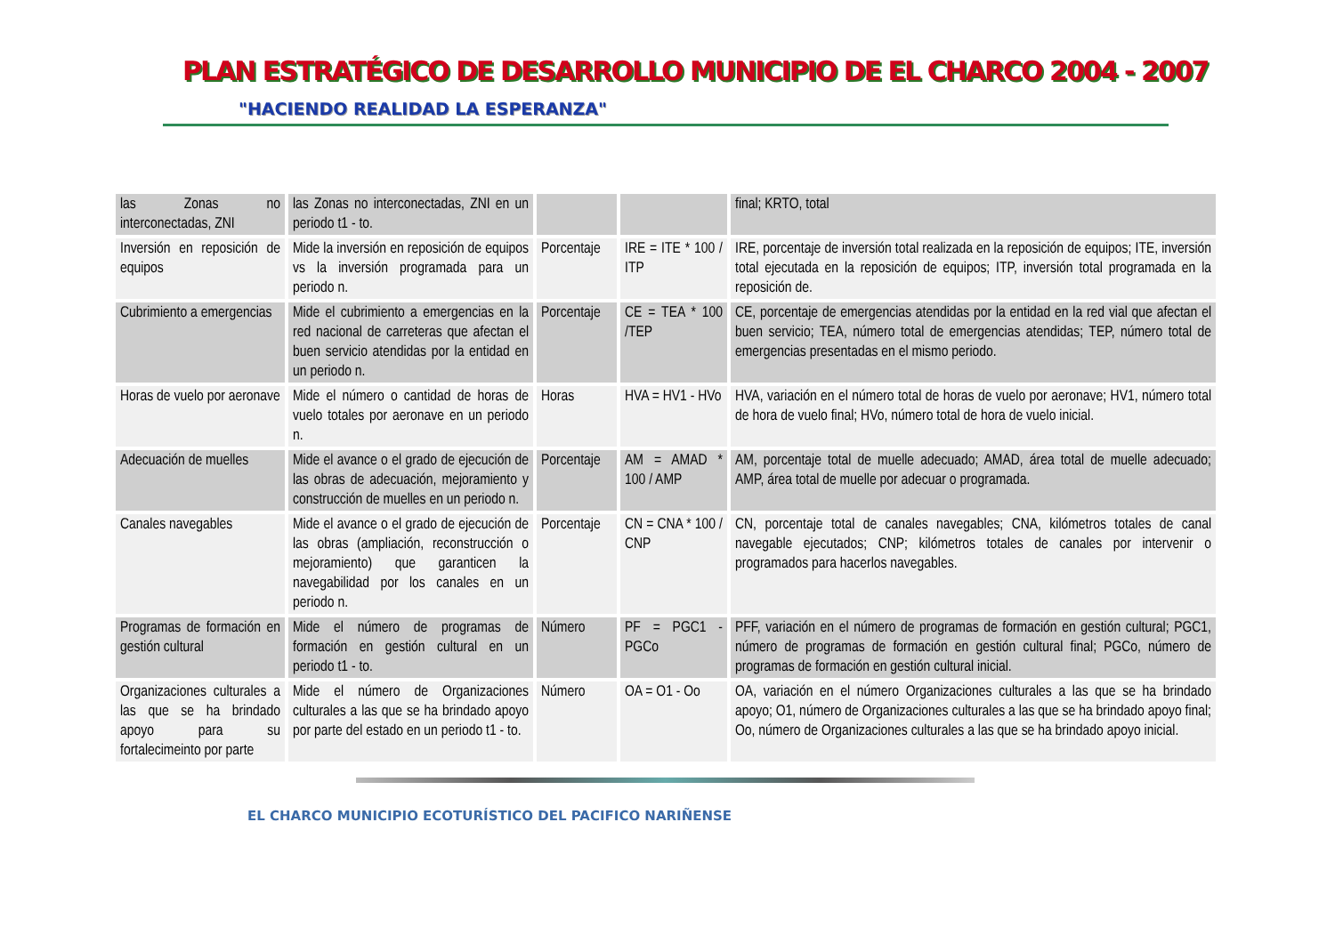PLAN ESTRATÉGICO DE DESARROLLO MUNICIPIO DE EL CHARCO 2004 - 2007
"HACIENDO REALIDAD LA ESPERANZA"
| las Zonas no interconectadas, ZNI | las Zonas no interconectadas, ZNI en un periodo t1 - to. | | | final; KRTO, total |
| Inversión en reposición de equipos | Mide la inversión en reposición de equipos vs la inversión programada para un periodo n. | Porcentaje | IRE = ITE * 100 / ITP | IRE, porcentaje de inversión total realizada en la reposición de equipos; ITE, inversión total ejecutada en la reposición de equipos; ITP, inversión total programada en la reposición de. |
| Cubrimiento a emergencias | Mide el cubrimiento a emergencias en la red nacional de carreteras que afectan el buen servicio atendidas por la entidad en un periodo n. | Porcentaje | CE = TEA * 100 /TEP | CE, porcentaje de emergencias atendidas por la entidad en la red vial que afectan el buen servicio; TEA, número total de emergencias atendidas; TEP, número total de emergencias presentadas en el mismo periodo. |
| Horas de vuelo por aeronave | Mide el número o cantidad de horas de vuelo totales por aeronave en un periodo n. | Horas | HVA = HV1 - HVo | HVA, variación en el número total de horas de vuelo por aeronave; HV1, número total de hora de vuelo final; HVo, número total de hora de vuelo inicial. |
| Adecuación de muelles | Mide el avance o el grado de ejecución de las obras de adecuación, mejoramiento y construcción de muelles en un periodo n. | Porcentaje | AM = AMAD * 100 / AMP | AM, porcentaje total de muelle adecuado; AMAD, área total de muelle adecuado; AMP, área total de muelle por adecuar o programada. |
| Canales navegables | Mide el avance o el grado de ejecución de las obras (ampliación, reconstrucción o mejoramiento) que garanticen la navegabilidad por los canales en un periodo n. | Porcentaje | CN = CNA * 100 / CNP | CN, porcentaje total de canales navegables; CNA, kilómetros totales de canal navegable ejecutados; CNP; kilómetros totales de canales por intervenir o programados para hacerlos navegables. |
| Programas de formación en gestión cultural | Mide el número de programas de formación en gestión cultural en un periodo t1 - to. | Número | PF = PGC1 - PGCo | PFF, variación en el número de programas de formación en gestión cultural; PGC1, número de programas de formación en gestión cultural final; PGCo, número de programas de formación en gestión cultural inicial. |
| Organizaciones culturales a las que se ha brindado apoyo para su fortalecimeinto por parte | Mide el número de Organizaciones culturales a las que se ha brindado apoyo por parte del estado en un periodo t1 - to. | Número | OA = O1 - Oo | OA, variación en el número Organizaciones culturales a las que se ha brindado apoyo; O1, número de Organizaciones culturales a las que se ha brindado apoyo final; Oo, número de Organizaciones culturales a las que se ha brindado apoyo inicial. |
EL CHARCO MUNICIPIO ECOTURÍSTICO DEL PACIFICO NARIÑENSE